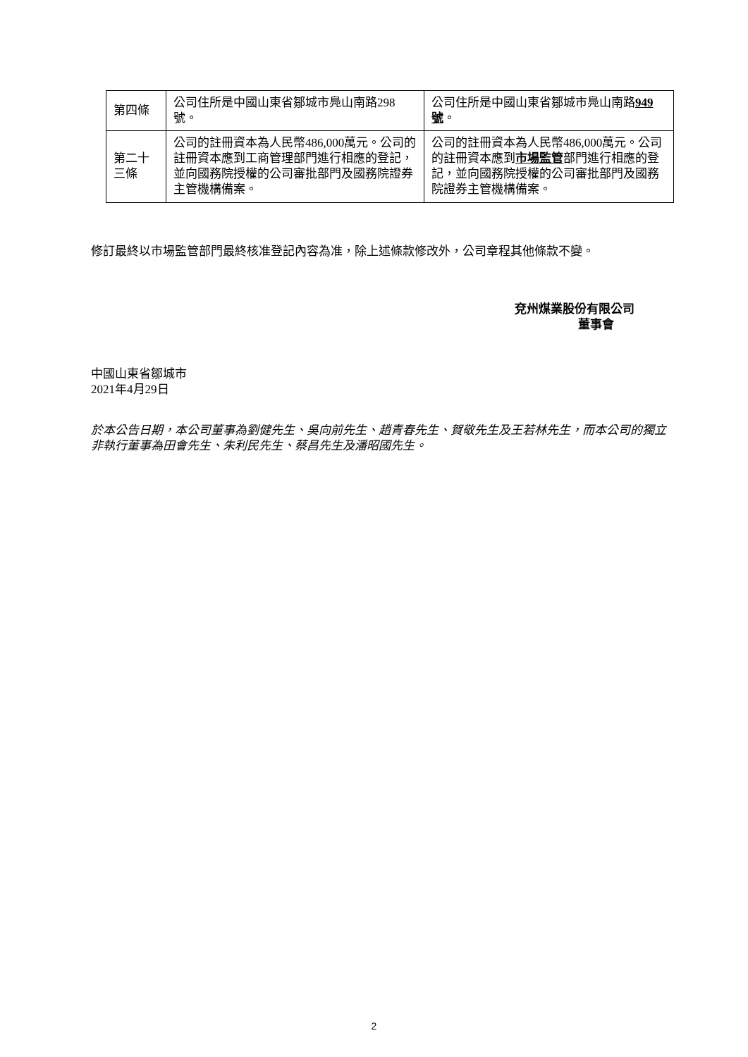| 第四條 | 公司住所是中國山東省鄒城市鳧山南路298號。 | 公司住所是中國山東省鄒城市鳧山南路 949號 。 |
| 第二十三條 | 公司的註冊資本為人民幣486,000萬元。公司的註冊資本應到工商管理部門進行相應的登記，並向國務院授權的公司審批部門及國務院證券主管機構備案。 | 公司的註冊資本為人民幣486,000萬元。公司的註冊資本應到 市場監管 部門進行相應的登記，並向國務院授權的公司審批部門及國務院證券主管機構備案。 |
修訂最終以市場監管部門最終核准登記內容為准，除上述條款修改外，公司章程其他條款不變。
兗州煤業股份有限公司
董事會
中國山東省鄒城市
2021年4月29日
於本公告日期，本公司董事為劉健先生、吳向前先生、趙青春先生、賀敬先生及王若林先生，而本公司的獨立非執行董事為田會先生、朱利民先生、蔡昌先生及潘昭國先生。
2